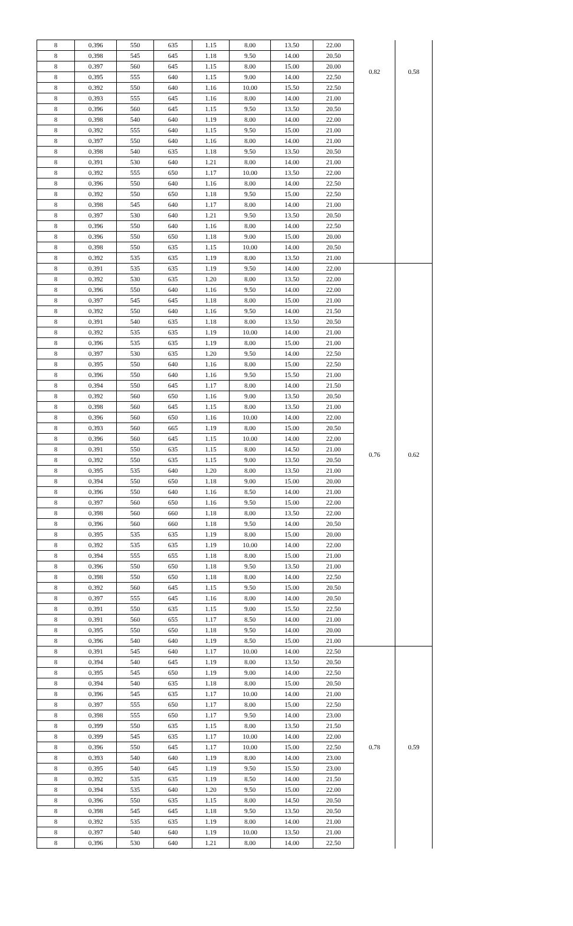| 8 | 0.396 | 550 | 635 | 1.15 | 8.00 | 13.50 | 22.00 | 0.82 | 0.58 |
| 8 | 0.398 | 545 | 645 | 1.18 | 9.50 | 14.00 | 20.50 | | |
| 8 | 0.397 | 560 | 645 | 1.15 | 8.00 | 15.00 | 20.00 | | |
| 8 | 0.395 | 555 | 640 | 1.15 | 9.00 | 14.00 | 22.50 | | |
| 8 | 0.392 | 550 | 640 | 1.16 | 10.00 | 15.50 | 22.50 | | |
| 8 | 0.393 | 555 | 645 | 1.16 | 8.00 | 14.00 | 21.00 | | |
| 8 | 0.396 | 560 | 645 | 1.15 | 9.50 | 13.50 | 20.50 | | |
| 8 | 0.398 | 540 | 640 | 1.19 | 8.00 | 14.00 | 22.00 | | |
| 8 | 0.392 | 555 | 640 | 1.15 | 9.50 | 15.00 | 21.00 | | |
| 8 | 0.397 | 550 | 640 | 1.16 | 8.00 | 14.00 | 21.00 | | |
| 8 | 0.398 | 540 | 635 | 1.18 | 9.50 | 13.50 | 20.50 | | |
| 8 | 0.391 | 530 | 640 | 1.21 | 8.00 | 14.00 | 21.00 | | |
| 8 | 0.392 | 555 | 650 | 1.17 | 10.00 | 13.50 | 22.00 | | |
| 8 | 0.396 | 550 | 640 | 1.16 | 8.00 | 14.00 | 22.50 | | |
| 8 | 0.392 | 550 | 650 | 1.18 | 9.50 | 15.00 | 22.50 | | |
| 8 | 0.398 | 545 | 640 | 1.17 | 8.00 | 14.00 | 21.00 | | |
| 8 | 0.397 | 530 | 640 | 1.21 | 9.50 | 13.50 | 20.50 | | |
| 8 | 0.396 | 550 | 640 | 1.16 | 8.00 | 14.00 | 22.50 | | |
| 8 | 0.396 | 550 | 650 | 1.18 | 9.00 | 15.00 | 20.00 | | |
| 8 | 0.398 | 550 | 635 | 1.15 | 10.00 | 14.00 | 20.50 | | |
| 8 | 0.392 | 535 | 635 | 1.19 | 8.00 | 13.50 | 21.00 | | |
| 8 | 0.391 | 535 | 635 | 1.19 | 9.50 | 14.00 | 22.00 | 0.76 | 0.62 |
| 8 | 0.392 | 530 | 635 | 1.20 | 8.00 | 13.50 | 22.00 | | |
| 8 | 0.396 | 550 | 640 | 1.16 | 9.50 | 14.00 | 22.00 | | |
| 8 | 0.397 | 545 | 645 | 1.18 | 8.00 | 15.00 | 21.00 | | |
| 8 | 0.392 | 550 | 640 | 1.16 | 9.50 | 14.00 | 21.50 | | |
| 8 | 0.391 | 540 | 635 | 1.18 | 8.00 | 13.50 | 20.50 | | |
| 8 | 0.392 | 535 | 635 | 1.19 | 10.00 | 14.00 | 21.00 | | |
| 8 | 0.396 | 535 | 635 | 1.19 | 8.00 | 15.00 | 21.00 | | |
| 8 | 0.397 | 530 | 635 | 1.20 | 9.50 | 14.00 | 22.50 | | |
| 8 | 0.395 | 550 | 640 | 1.16 | 8.00 | 15.00 | 22.50 | | |
| 8 | 0.396 | 550 | 640 | 1.16 | 9.50 | 15.50 | 21.00 | | |
| 8 | 0.394 | 550 | 645 | 1.17 | 8.00 | 14.00 | 21.50 | | |
| 8 | 0.392 | 560 | 650 | 1.16 | 9.00 | 13.50 | 20.50 | | |
| 8 | 0.398 | 560 | 645 | 1.15 | 8.00 | 13.50 | 21.00 | | |
| 8 | 0.396 | 560 | 650 | 1.16 | 10.00 | 14.00 | 22.00 | | |
| 8 | 0.393 | 560 | 665 | 1.19 | 8.00 | 15.00 | 20.50 | | |
| 8 | 0.396 | 560 | 645 | 1.15 | 10.00 | 14.00 | 22.00 | | |
| 8 | 0.391 | 550 | 635 | 1.15 | 8.00 | 14.50 | 21.00 | | |
| 8 | 0.392 | 550 | 635 | 1.15 | 9.00 | 13.50 | 20.50 | | |
| 8 | 0.395 | 535 | 640 | 1.20 | 8.00 | 13.50 | 21.00 | | |
| 8 | 0.394 | 550 | 650 | 1.18 | 9.00 | 15.00 | 20.00 | | |
| 8 | 0.396 | 550 | 640 | 1.16 | 8.50 | 14.00 | 21.00 | | |
| 8 | 0.397 | 560 | 650 | 1.16 | 9.50 | 15.00 | 22.00 | | |
| 8 | 0.398 | 560 | 660 | 1.18 | 8.00 | 13.50 | 22.00 | | |
| 8 | 0.396 | 560 | 660 | 1.18 | 9.50 | 14.00 | 20.50 | | |
| 8 | 0.395 | 535 | 635 | 1.19 | 8.00 | 15.00 | 20.00 | | |
| 8 | 0.392 | 535 | 635 | 1.19 | 10.00 | 14.00 | 22.00 | | |
| 8 | 0.394 | 555 | 655 | 1.18 | 8.00 | 15.00 | 21.00 | | |
| 8 | 0.396 | 550 | 650 | 1.18 | 9.50 | 13.50 | 21.00 | | |
| 8 | 0.398 | 550 | 650 | 1.18 | 8.00 | 14.00 | 22.50 | | |
| 8 | 0.392 | 560 | 645 | 1.15 | 9.50 | 15.00 | 20.50 | | |
| 8 | 0.397 | 555 | 645 | 1.16 | 8.00 | 14.00 | 20.50 | | |
| 8 | 0.391 | 550 | 635 | 1.15 | 9.00 | 15.50 | 22.50 | | |
| 8 | 0.391 | 560 | 655 | 1.17 | 8.50 | 14.00 | 21.00 | | |
| 8 | 0.395 | 550 | 650 | 1.18 | 9.50 | 14.00 | 20.00 | | |
| 8 | 0.396 | 540 | 640 | 1.19 | 8.50 | 15.00 | 21.00 | | |
| 8 | 0.391 | 545 | 640 | 1.17 | 10.00 | 14.00 | 22.50 | 0.78 | 0.59 |
| 8 | 0.394 | 540 | 645 | 1.19 | 8.00 | 13.50 | 20.50 | | |
| 8 | 0.395 | 545 | 650 | 1.19 | 9.00 | 14.00 | 22.50 | | |
| 8 | 0.394 | 540 | 635 | 1.18 | 8.00 | 15.00 | 20.50 | | |
| 8 | 0.396 | 545 | 635 | 1.17 | 10.00 | 14.00 | 21.00 | | |
| 8 | 0.397 | 555 | 650 | 1.17 | 8.00 | 15.00 | 22.50 | | |
| 8 | 0.398 | 555 | 650 | 1.17 | 9.50 | 14.00 | 23.00 | | |
| 8 | 0.399 | 550 | 635 | 1.15 | 8.00 | 13.50 | 21.50 | | |
| 8 | 0.399 | 545 | 635 | 1.17 | 10.00 | 14.00 | 22.00 | | |
| 8 | 0.396 | 550 | 645 | 1.17 | 10.00 | 15.00 | 22.50 | | |
| 8 | 0.393 | 540 | 640 | 1.19 | 8.00 | 14.00 | 23.00 | | |
| 8 | 0.395 | 540 | 645 | 1.19 | 9.50 | 15.50 | 23.00 | | |
| 8 | 0.392 | 535 | 635 | 1.19 | 8.50 | 14.00 | 21.50 | | |
| 8 | 0.394 | 535 | 640 | 1.20 | 9.50 | 15.00 | 22.00 | | |
| 8 | 0.396 | 550 | 635 | 1.15 | 8.00 | 14.50 | 20.50 | | |
| 8 | 0.398 | 545 | 645 | 1.18 | 9.50 | 13.50 | 20.50 | | |
| 8 | 0.392 | 535 | 635 | 1.19 | 8.00 | 14.00 | 21.00 | | |
| 8 | 0.397 | 540 | 640 | 1.19 | 10.00 | 13.50 | 21.00 | | |
| 8 | 0.396 | 530 | 640 | 1.21 | 8.00 | 14.00 | 22.50 | | |